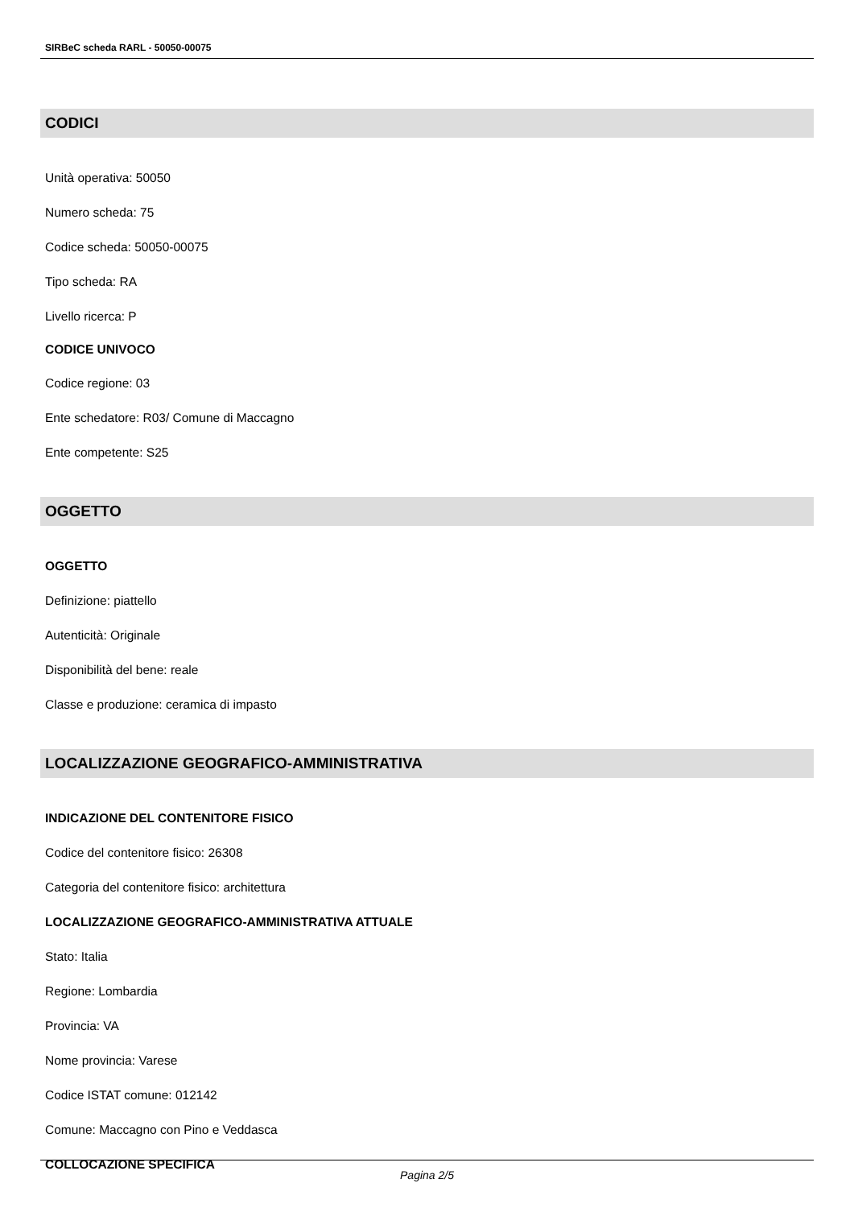SIRBeC scheda RARL - 50050-00075
CODICI
Unità operativa: 50050
Numero scheda: 75
Codice scheda: 50050-00075
Tipo scheda: RA
Livello ricerca: P
CODICE UNIVOCO
Codice regione: 03
Ente schedatore: R03/ Comune di Maccagno
Ente competente: S25
OGGETTO
OGGETTO
Definizione: piattello
Autenticità: Originale
Disponibilità del bene: reale
Classe e produzione: ceramica di impasto
LOCALIZZAZIONE GEOGRAFICO-AMMINISTRATIVA
INDICAZIONE DEL CONTENITORE FISICO
Codice del contenitore fisico: 26308
Categoria del contenitore fisico: architettura
LOCALIZZAZIONE GEOGRAFICO-AMMINISTRATIVA ATTUALE
Stato: Italia
Regione: Lombardia
Provincia: VA
Nome provincia: Varese
Codice ISTAT comune: 012142
Comune: Maccagno con Pino e Veddasca
COLLOCAZIONE SPECIFICA
Pagina 2/5